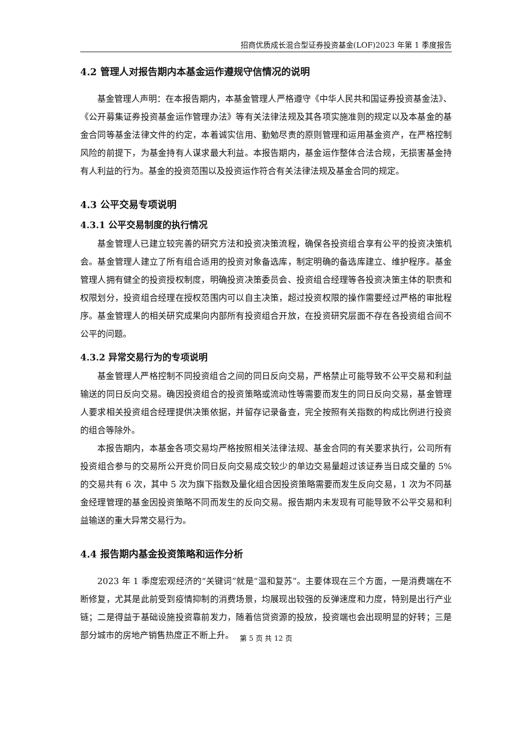招商优质成长混合型证券投资基金(LOF)2023 年第 1 季度报告
4.2 管理人对报告期内本基金运作遵规守信情况的说明
基金管理人声明：在本报告期内，本基金管理人严格遵守《中华人民共和国证券投资基金法》、《公开募集证券投资基金运作管理办法》等有关法律法规及其各项实施准则的规定以及本基金的基金合同等基金法律文件的约定，本着诚实信用、勤勉尽责的原则管理和运用基金资产，在严格控制风险的前提下，为基金持有人谋求最大利益。本报告期内，基金运作整体合法合规，无损害基金持有人利益的行为。基金的投资范围以及投资运作符合有关法律法规及基金合同的规定。
4.3 公平交易专项说明
4.3.1 公平交易制度的执行情况
基金管理人已建立较完善的研究方法和投资决策流程，确保各投资组合享有公平的投资决策机会。基金管理人建立了所有组合适用的投资对象备选库，制定明确的备选库建立、维护程序。基金管理人拥有健全的投资授权制度，明确投资决策委员会、投资组合经理等各投资决策主体的职责和权限划分，投资组合经理在授权范围内可以自主决策，超过投资权限的操作需要经过严格的审批程序。基金管理人的相关研究成果向内部所有投资组合开放，在投资研究层面不存在各投资组合间不公平的问题。
4.3.2 异常交易行为的专项说明
基金管理人严格控制不同投资组合之间的同日反向交易，严格禁止可能导致不公平交易和利益输送的同日反向交易。确因投资组合的投资策略或流动性等需要而发生的同日反向交易，基金管理人要求相关投资组合经理提供决策依据，并留存记录备查，完全按照有关指数的构成比例进行投资的组合等除外。
本报告期内，本基金各项交易均严格按照相关法律法规、基金合同的有关要求执行，公司所有投资组合参与的交易所公开竞价同日反向交易成交较少的单边交易量超过该证券当日成交量的 5%的交易共有 6 次，其中 5 次为旗下指数及量化组合因投资策略需要而发生反向交易，1 次为不同基金经理管理的基金因投资策略不同而发生的反向交易。报告期内未发现有可能导致不公平交易和利益输送的重大异常交易行为。
4.4 报告期内基金投资策略和运作分析
2023 年 1 季度宏观经济的“关键词”就是“温和复苏”。主要体现在三个方面，一是消费端在不断修复，尤其是此前受到疫情抑制的消费场景，均展现出较强的反弹速度和力度，特别是出行产业链；二是得益于基础设施投资靠前发力，随着信贷资源的投放，投资端也会出现明显的好转；三是部分城市的房地产销售热度正不断上升。
第 5 页 共 12 页